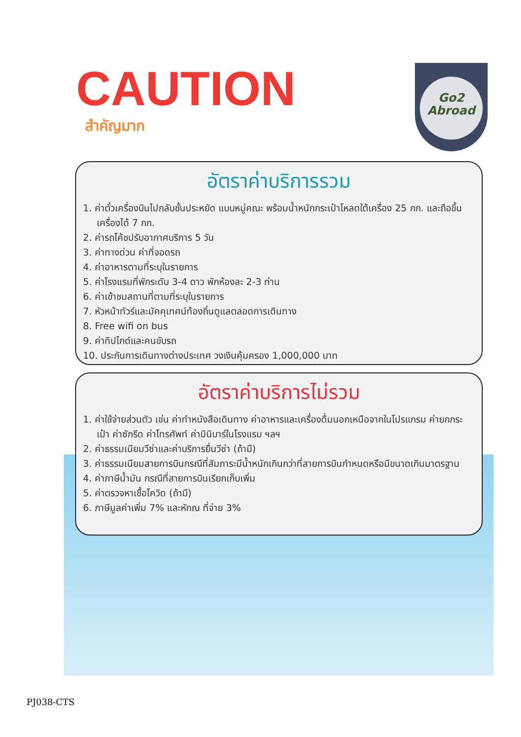CAUTION
สำคัญมาก
Go2
Abroad
อัตราค่าบริการรวม
1. ค่าตั๋วเครื่องบินไปกลับชั้นประหยัด แบบหมู่คณะ พร้อมน้ำหนักกระเป๋าโหลดใต้เครื่อง 25 กก. และถือขึ้นเครื่องได้ 7 กก.
2. ค่ารถโค้ชปรับอากาศบริการ 5 วัน
3. ค่าทางด่วน ค่าที่จอดรถ
4. ค่าอาหารตามที่ระบุในรายการ
5. ค่าโรงแรมที่พักระดับ 3-4 ดาว พักห้องละ 2-3 ท่าน
6. ค่าเข้าชมสถานที่ตามที่ระบุในรายการ
7. หัวหน้าทัวร์และมัคคุเทศน์ท้องถิ่นดูแลตลอดการเดินทาง
8. Free wifi on bus
9. ค่าทิปไกด์และคนขับรถ
10. ประกันการเดินทางต่างประเทศ วงเงินคุ้มครอง 1,000,000 บาท
อัตราค่าบริการไม่รวม
1. ค่าใช้จ่ายส่วนตัว เช่น ค่าทำหนังสือเดินทาง ค่าอาหารและเครื่องดื่มนอกเหนือจากในโปรแกรม ค่ายกกระเป๋า ค่าซักรีด ค่าโทรศัพท์ ค่ามินิบาร์ในโรงแรม ฯลฯ
2. ค่าธรรมเนียมวีซ่าและค่าบริการยื่นวีซ่า (ถ้ามี)
3. ค่าธรรมเนียมสายการบินกรณีที่สัมภาระมีน้ำหนักเกินกว่าที่สายการบินกำหนดหรือมีขนาดเกินมาตรฐาน
4. ค่าภาษีน้ำมัน กรณีที่สายการบินเรียกเก็บเพิ่ม
5. ค่าตรวจหาเชื้อโควิด (ถ้ามี)
6. ภาษีมูลค่าเพิ่ม 7% และหักณ ที่จ่าย 3%
PJ038-CTS